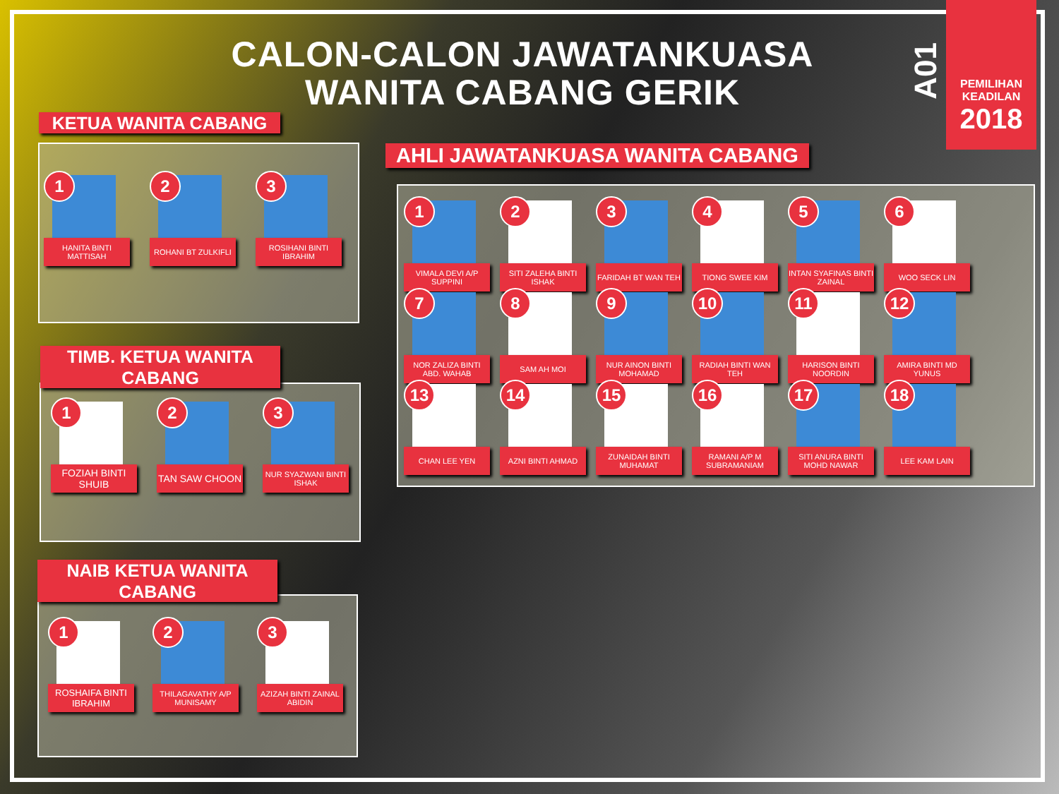CALON-CALON JAWATANKUASA WANITA CABANG GERIK
A01
PEMILIHAN
KEADILAN
2018
KETUA WANITA CABANG
1
HANITA BINTI MATTISAH
2
ROHANI BT ZULKIFLI
3
ROSIHANI BINTI IBRAHIM
TIMB. KETUA WANITA CABANG
1
FOZIAH BINTI SHUIB
2
TAN SAW CHOON
3
NUR SYAZWANI BINTI ISHAK
NAIB KETUA WANITA CABANG
1
ROSHAIFA BINTI IBRAHIM
2
THILAGAVATHY A/P MUNISAMY
3
AZIZAH BINTI ZAINAL ABIDIN
AHLI JAWATANKUASA WANITA CABANG
1
VIMALA DEVI A/P SUPPINI
2
SITI ZALEHA BINTI ISHAK
3
FARIDAH BT WAN TEH
4
TIONG SWEE KIM
5
INTAN SYAFINAS BINTI ZAINAL
6
WOO SECK LIN
7
NOR ZALIZA BINTI ABD. WAHAB
8
SAM AH MOI
9
NUR AINON BINTI MOHAMAD
10
RADIAH BINTI WAN TEH
11
HARISON BINTI NOORDIN
12
AMIRA BINTI MD YUNUS
13
CHAN LEE YEN
14
AZNI BINTI AHMAD
15
ZUNAIDAH BINTI MUHAMAT
16
RAMANI A/P M SUBRAMANIAM
17
SITI ANURA BINTI MOHD NAWAR
18
LEE KAM LAIN